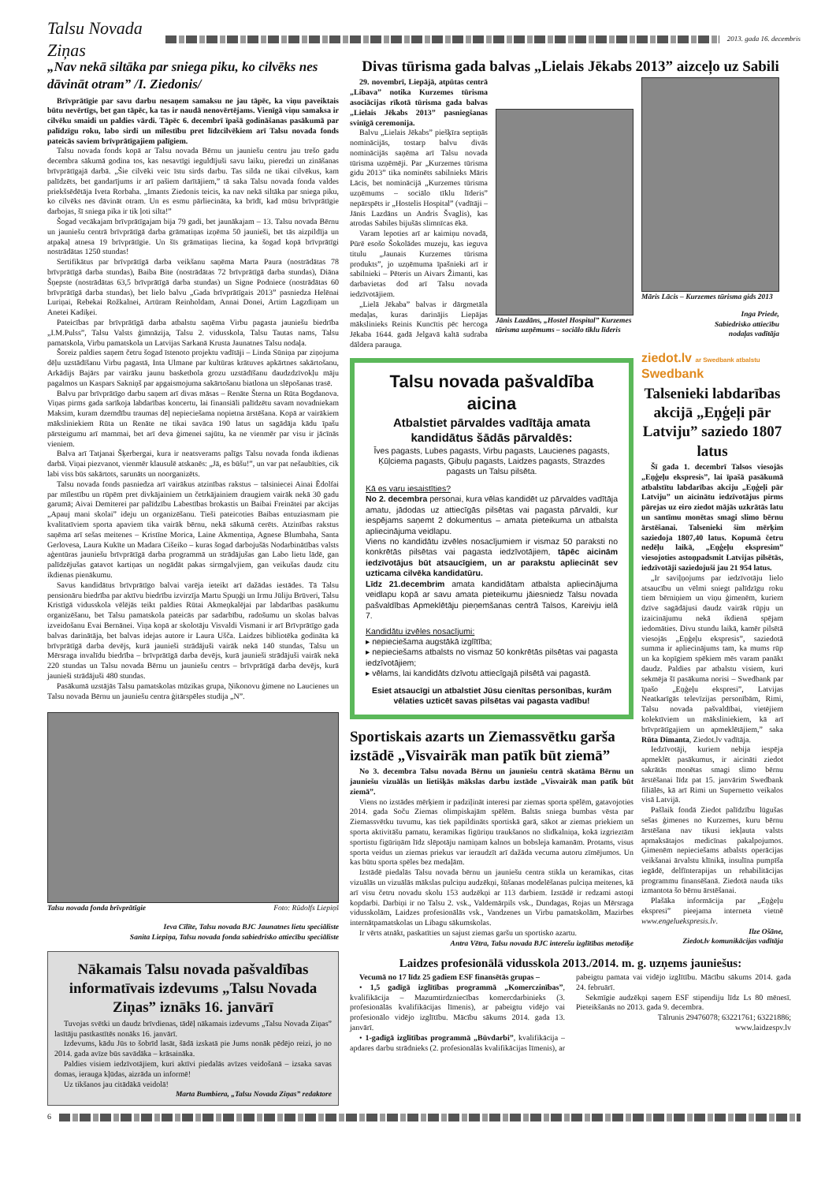Talsu Novada Ziņas
2013. gada 16. decembris
„Nav nekā siltāka par sniega piku, ko cilvēks nes dāvināt otram” /I. Ziedonis/
Brīvprātīgie par savu darbu nesaņem samaksu ne jau tāpēc, ka viņu paveiktais būtu nevērtīgs, bet gan tāpēc, ka tas ir naudā nenovērtējams. Vienīgā viņu samaksa ir cilvēku smaidi un paldies vārdi. Tāpēc 6. decembrī īpašā godināšanas pasākumā par palīdzīgu roku, labo sirdi un mīlestību pret līdzcilvēkiem arī Talsu novada fonds pateicās saviem brīvprātīgajiem palīgiem.
Talsu novada fonds kopā ar Talsu novada Bērnu un jauniešu centru jau trešo gadu decembra sākumā godina tos, kas nesavtīgi ieguldījuši savu laiku, pieredzi un zināšanas brīvprātīgajā darbā. „Šie cilvēki veic īstu sirds darbu. Tas silda ne tikai cilvēkus, kam palīdzēts, bet gandarījums ir arī pašiem darītājiem,” tā saka Talsu novada fonda valdes priekšsēdētāja Iveta Rorbaha. „Imants Ziedonis teicis, ka nav nekā siltāka par sniega piku, ko cilvēks nes dāvināt otram. Un es esmu pārliecināta, ka brīdī, kad mūsu brīvprātīgie darbojas, šī sniega pika ir tik ļoti silta!”
Šogad vecākajam brīvprātīgajam bija 79 gadi, bet jaunākajam – 13. Talsu novada Bērnu un jauniešu centrā brīvprātīgā darba grāmatiņas izņēma 50 jaunieši, bet tās aizpildīja un atpakaļ atnesa 19 brīvprātīgie. Un šīs grāmatiņas liecina, ka šogad kopā brīvprātīgi nostrādātas 1250 stundas!
Sertifikātus par brīvprātīgā darba veikšanu saņēma Marta Paura (nostrādātas 78 brīvprātīgā darba stundas), Baiba Bite (nostrādātas 72 brīvprātīgā darba stundas), Diāna Šņepste (nostrādātas 63,5 brīvprātīgā darba stundas) un Signe Podniece (nostrādātas 60 brīvprātīgā darba stundas), bet lielo balvu „Gada brīvprātīgais 2013” pasniedza Helēnai Luriņai, Rebekai Rožkalnei, Artūram Reinholdam, Annai Donei, Artim Lagzdiņam un Anetei Kadiķei.
Pateicības par brīvprātīgā darba atbalstu saņēma Virbu pagasta jauniešu biedrība „I.M.Pulss”, Talsu Valsts ģimnāzija, Talsu 2. vidusskola, Talsu Tautas nams, Talsu pamatskola, Virbu pamatskola un Latvijas Sarkanā Krusta Jaunatnes Talsu nodaļa.
Šoreiz paldies saņem četru šogad īstenoto projektu vadītāji – Linda Sūniņa par ziņojuma dēļu uzstādīšanu Virbu pagastā, Inta Ulmane par kultūras krātuves apkārtnes sakārtošanu, Arkādijs Bajārs par vairāku jaunu basketbola grozu uzstādīšanu daudzdzīvokļu māju pagalmos un Kaspars Sakniņš par apgaismojuma sakārtošanu biatlona un slēpošanas trasē.
Balvu par brīvprātīgo darbu saņem arī divas māsas – Renāte Šterna un Rūta Bogdanova. Viņas pirms gada sarīkoja labdarības koncertu, lai finansiāli palīdzētu savam novadniekam Maksim, kuram dzemdību traumas dēļ nepieciešama nopietna ārstēšana. Kopā ar vairākiem māksliniekiem Rūta un Renāte ne tikai savāca 190 latus un sagādāja kādu īpašu pārsteigumu arī mammai, bet arī deva ģimenei sajūtu, ka ne vienmēr par visu ir jācīnās vieniem.
Balva arī Tatjanai Šķerbergai, kura ir neatsverams palīgs Talsu novada fonda ikdienas darbā. Viņai piezvanot, vienmēr klausulē atskanēs: „Jā, es būšu!”, un var pat nešaubīties, cik labi viss būs sakārtots, sarunāts un noorganizēts.
Talsu novada fonds pasniedza arī vairākus atzinības rakstus – talsiniecei Ainai Ēdolfai par mīlestību un rūpēm pret divkājainiem un četrkājainiem draugiem vairāk nekā 30 gadu garumā; Aivai Demiterei par palīdzību Labestības brokastis un Baibai Freinātei par akcijas „Apauj mani skolai” ideju un organizēšanu. Tieši pateicoties Baibas entuziasmam pie kvalitatīviem sporta apaviem tika vairāk bērnu, nekā sākumā cerēts. Atzinības rakstus saņēma arī sešas meitenes – Kristīne Morica, Laine Akmentiņa, Agnese Blumbaha, Santa Gerlovesa, Laura Kukīte un Madara Cišeiko – kuras šogad darbojušās Nodarbinātības valsts aģentūras jauniešu brīvprātīgā darba programmā un strādājušas gan Labo lietu lādē, gan palīdzējušas gatavot kartiņas un nogādāt pakas sirmgalvjiem, gan veikušas daudz citu ikdienas pienākumu.
Savus kandidātus brīvprātīgo balvai varēja ieteikt arī dažādas iestādes. Tā Talsu pensionāru biedrība par aktīvu biedrību izvirzīja Martu Spuņģi un Irmu Jūliju Brūveri, Talsu Kristīgā vidusskola vēlējās teikt paldies Rūtai Akmeņkalējai par labdarības pasākumu organizēšanu, bet Talsu pamatskola pateicās par sadarbību, radošumu un skolas balvas izveidošanu Evai Bernānei. Viņa kopā ar skolotāju Visvaldi Vismani ir arī Brīvprātīgo gada balvas darinātāja, bet balvas idejas autore ir Laura Ušča. Laidzes bibliotēka godināta kā brīvprātīgā darba devējs, kurā jaunieši strādājuši vairāk nekā 140 stundas, Talsu un Mērsraga invalīdu biedrība – brīvprātīgā darba devējs, kurā jaunieši strādājuši vairāk nekā 220 stundas un Talsu novada Bērnu un jauniešu centrs – brīvprātīgā darba devējs, kurā jaunieši strādājuši 480 stundas.
Pasākumā uzstājās Talsu pamatskolas mūzikas grupa, Ņikonovu ģimene no Laucienes un Talsu novada Bērnu un jauniešu centra ģitārspēles studija „N”.
Talsu novada fonda brīvprātīgie Foto: Rūdolfs Liepiņš
Ieva Cīlīte, Talsu novada BJC Jaunatnes lietu speciāliste
Sanita Liepiņa, Talsu novada fonda sabiedrisko attiecību speciāliste
Nākamais Talsu novada pašvaldības informatīvais izdevums „Talsu Novada Ziņas” iznāks 16. janvārī
Tuvojas svētki un daudz brīvdienas, tādēļ nākamais izdevums „Talsu Novada Ziņas” lasītāju pastkastītēs nonāks 16. janvārī.
Izdevums, kādu Jūs to šobrīd lasāt, šādā izskatā pie Jums nonāk pēdējo reizi, jo no 2014. gada avīze būs savādāka – krāsainākа.
Paldies visiem iedzīvotājiem, kuri aktīvi piedalās avīzes veidošanā – izsaka savas domas, ierauga kļūdas, aizrāda un informē!
Uz tikšanos jau citādākā veidolā!
Marta Bumbiera, „Talsu Novada Ziņas” redaktore
Divas tūrisma gada balvas „Lielais Jēkabs 2013” aizceļo uz Sabili
29. novembrī, Liepājā, atpūtas centrā „Libava” notika Kurzemes tūrisma asociācijas rīkotā tūrisma gada balvas „Lielais Jēkabs 2013” pasniegšanas svinīgā ceremonija.
Balvu „Lielais Jēkabs” piešķīra septiņās nominācijās, tostarp balvu divās nominācijās saņēma arī Talsu novada tūrisma uzņēmēji. Par „Kurzemes tūrisma gidu 2013” tika nominēts sabilnieks Māris Lācis, bet nominācijā „Kurzemes tūrisma uzņēmums – sociālo tīklu līderis” nepārspēts ir „Hostelis Hospital” (vadītāji – Jānis Lazdāns un Andris Švaglis), kas atrodas Sabiles bijušās slimnīcas ēkā.
Varam lepoties arī ar kaimiņu novadā, Pūrē esošo Šokolādes muzeju, kas ieguva titulu „Jaunais Kurzemes tūrisma produkts”, jo uzņēmuma īpašnieki arī ir sabilnieki – Pēteris un Aivars Žimanti, kas darbavietas dod arī Talsu novada iedzīvotājiem.
„Lielā Jēkaba” balvas ir dārgmetāla medaļas, kuras darinājis Liepājas mākslinieks Reinis Kuncītis pēc hercoga Jēkaba 1644. gadā Jelgavā kaltā sudraba dāldera parauga.
Jānis Lazdāns, „Hostel Hospital” Kurzemes tūrisma uzņēmums – sociālo tīklu līderis
Māris Lācis – Kurzemes tūrisma gids 2013
Inga Priede,
Sabiedrisko attiecību
nodaļas vadītāja
Talsu novada pašvaldība aicina
Atbalstiet pārvaldes vadītāja amata kandidātus šādās pārvaldēs:
Īves pagasts, Lubes pagasts, Virbu pagasts, Laucienes pagasts, Ķūļciema pagasts, Ģibuļu pagasts, Laidzes pagasts, Strazdes pagasts un Talsu pilsēta.
Kā es varu iesaistīties?
No 2. decembra personai, kura vēlas kandidēt uz pārvaldes vadītāja amatu, jādodas uz attiecīgās pilsētas vai pagasta pārvaldi, kur iespējams saņemt 2 dokumentus – amata pieteikuma un atbalsta apliecinājuma veidlapu.
Viens no kandidātu izvēles nosacījumiem ir vismaz 50 paraksti no konkrētās pilsētas vai pagasta iedzīvotājiem, tāpēc aicinām iedzīvotājus būt atsaucīgiem, un ar parakstu apliecināt sev uzticama cilvēka kandidatūru.
Līdz 21.decembrim amata kandidātam atbalsta apliecinājuma veidlapu kopā ar savu amata pieteikumu jāiesniedz Talsu novada pašvaldības Apmeklētāju pieņemšanas centrā Talsos, Kareivju ielā 7.
Kandidātu izvēles nosacījumi:
▸ nepieciešama augstākā izglītība;
▸ nepieciešams atbalsts no vismaz 50 konkrētās pilsētas vai pagasta iedzīvotājiem;
▸ vēlams, lai kandidāts dzīvotu attiecīgajā pilsētā vai pagastā.
Esiet atsaucīgi un atbalstiet Jūsu cienītas personības, kurām vēlaties uzticēt savas pilsētas vai pagasta vadību!
Sportiskais azarts un Ziemassvētku garša izstādē „Visvairāk man patīk būt ziemā”
No 3. decembra Talsu novada Bērnu un jauniešu centrā skatāma Bērnu un jauniešu vizuālās un lietišķās mākslas darbu izstāde „Visvairāk man patīk būt ziemā”.
Viens no izstādes mērķiem ir padziļināt interesi par ziemas sporta spēlēm, gatavojoties 2014. gada Soču Ziemas olimpiskajām spēlēm. Baltās sniega bumbas vēsta par Ziemassvētku tuvumu, kas tiek papildināts sportiskā garā, sākot ar ziemas priekiem un sporta aktivitāšu pamatu, keramikas figūriņu traukšanos no slidkalniņa, kokā izgrieztām sportistu figūriņām līdz slēpotāju namiņam kalnos un bobsleja kamanām. Protams, visus sporta veidus un ziemas priekus var ieraudzīt arī dažāda vecuma autoru zīmējumos. Un kas būtu sporta spēles bez medaļām.
Izstādē piedalās Talsu novada bērnu un jauniešu centra stikla un keramikas, citas vizuālās un vizuālās mākslas pulciņu audzēkņi, šūšanas modelēšanas pulciņa meitenes, kā arī visu četru novadu skolu 153 audzēkņi ar 113 darbiem. Izstādē ir redzami astoņi kopdarbi. Darbiņi ir no Talsu 2. vsk., Valdemārpils vsk., Dundagas, Rojas un Mērsraga vidusskolām, Laidzes profesionālās vsk., Vandzenes un Virbu pamatskolām, Mazirbes internātpamatskolas un Libagu sākumskolas.
Ir vērts atnākt, paskatīties un sajust ziemas garšu un sportisko azartu.
Antra Vētra, Talsu novada BJC interešu izglītības metodiķe
ziedot.lv ar Swedbank atbalstu
Swedbank
Talsenieki labdarības akcijā „Eņģeļi pār Latviju” saziedo 1807 latus
Šī gada 1. decembrī Talsos viesojās „Eņģeļu ekspresis”, lai īpašā pasākumā atbalstītu labdarības akciju „Eņģeļi pār Latviju” un aicinātu iedzīvotājus pirms pārejas uz eiro ziedot mājās uzkrātās latu un santīmu monētas smagi slimo bērnu ārstēšanai. Talsenieki šim mērķim saziedoja 1807,40 latus. Kopumā četru nedēļu laikā, „Eņģeļu ekspresim” viesojoties astoņpadsmit Latvijas pilsētās, iedzīvotāji saziedojuši jau 21 954 latus.
„Ir saviļņojums par iedzīvotāju lielo atsaucību un vēlmi sniegt palīdzīgu roku tiem bērniņiem un viņu ģimenēm, kuriem dzīve sagādājusi daudz vairāk rūpju un izaicinājumu nekā ikdienā spējam iedomāties. Divu stundu laikā, kamēr pilsētā viesojās „Eņģeļu ekspresis”, saziedotā summa ir apliecinājums tam, ka mums rūp un ka kopīgiem spēkiem mēs varam panākt daudz. Paldies par atbalstu visiem, kuri sekmēja šī pasākuma norisi – Swedbank par īpašo „Eņģeļu ekspresi”, Latvijas Neatkarīgās televīzijas personībām, Rimi, Talsu novada pašvaldībai, vietējiem kolektīviem un māksliniekiem, kā arī brīvprātīgajiem un apmeklētājiem,” saka Rūta Dimanta, Ziedot.lv vadītāja.
Iedzīvotāji, kuriem nebija iespēja apmeklēt pasākumus, ir aicināti ziedot sakrātās monētas smagi slimo bērnu ārstēšanai līdz pat 15. janvārim Swedbank filiālēs, kā arī Rimi un Supernetto veikalos visā Latvijā.
Pašlaik fondā Ziedot palīdzību lūgušas sešas ģimenes no Kurzemes, kuru bērnu ārstēšana nav tikusi iekļauta valsts apmaksātajos medicīnas pakalpojumos. Ģimenēm nepieciešams atbalsts operācijas veikšanai ārvalstu klīnikā, insulīna pumpīša iegādē, delfīnterapijas un rehabilitācijas programmu finansēšanā. Ziedotā nauda tiks izmantota šo bērnu ārstēšanai.
Plašāka informācija par „Eņģeļu ekspresi” pieejama interneta vietnē www.engeluekspresis.lv.
Ilze Ošāne,
Ziedot.lv komunikācijas vadītāja
Laidzes profesionālā vidusskola 2013./2014. m. g. uzņems jauniešus:
Vecumā no 17 līdz 25 gadiem ESF finansētās grupas –
• 1,5 gadīgā izglītības programmā „Komerczinības”, kvalifikācija – Mazumtirdzniecības komercdarbinieks (3. profesionālās kvalifikācijas līmenis), ar pabeigtu vidējo vai profesionālo vidējo izglītību. Mācību sākums 2014. gada 13. janvārī.
• 1-gadīgā izglītības programmā „Būvdarbi”, kvalifikācija – apdares darbu strādnieks (2. profesionālās kvalifikācijas līmenis), ar pabeigtu pamata vai vidējo izglītību. Mācību sākums 2014. gada 24. februārī.
Sekmīgie audzēkņi saņem ESF stipendiju līdz Ls 80 mēnesī. Pieteikšanās no 2013. gada 9. decembra.
Tālrunis 29476078; 63221761; 63221886;
www.laidzespv.lv
6